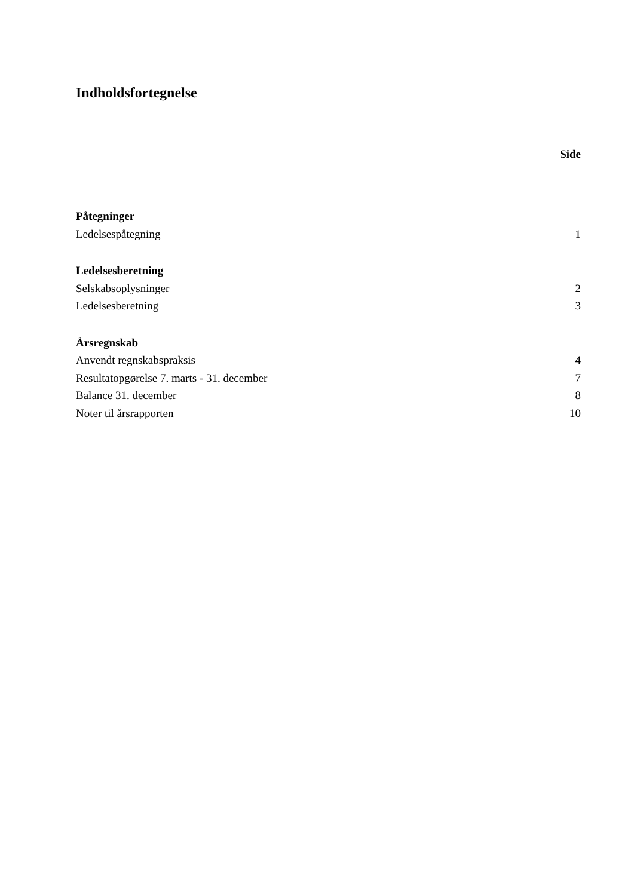Indholdsfortegnelse
Side
Påtegninger
Ledelsespåtegning 1
Ledelsesberetning
Selskabsoplysninger 2
Ledelsesberetning 3
Årsregnskab
Anvendt regnskabspraksis 4
Resultatopgørelse 7. marts - 31. december 7
Balance 31. december 8
Noter til årsrapporten 10